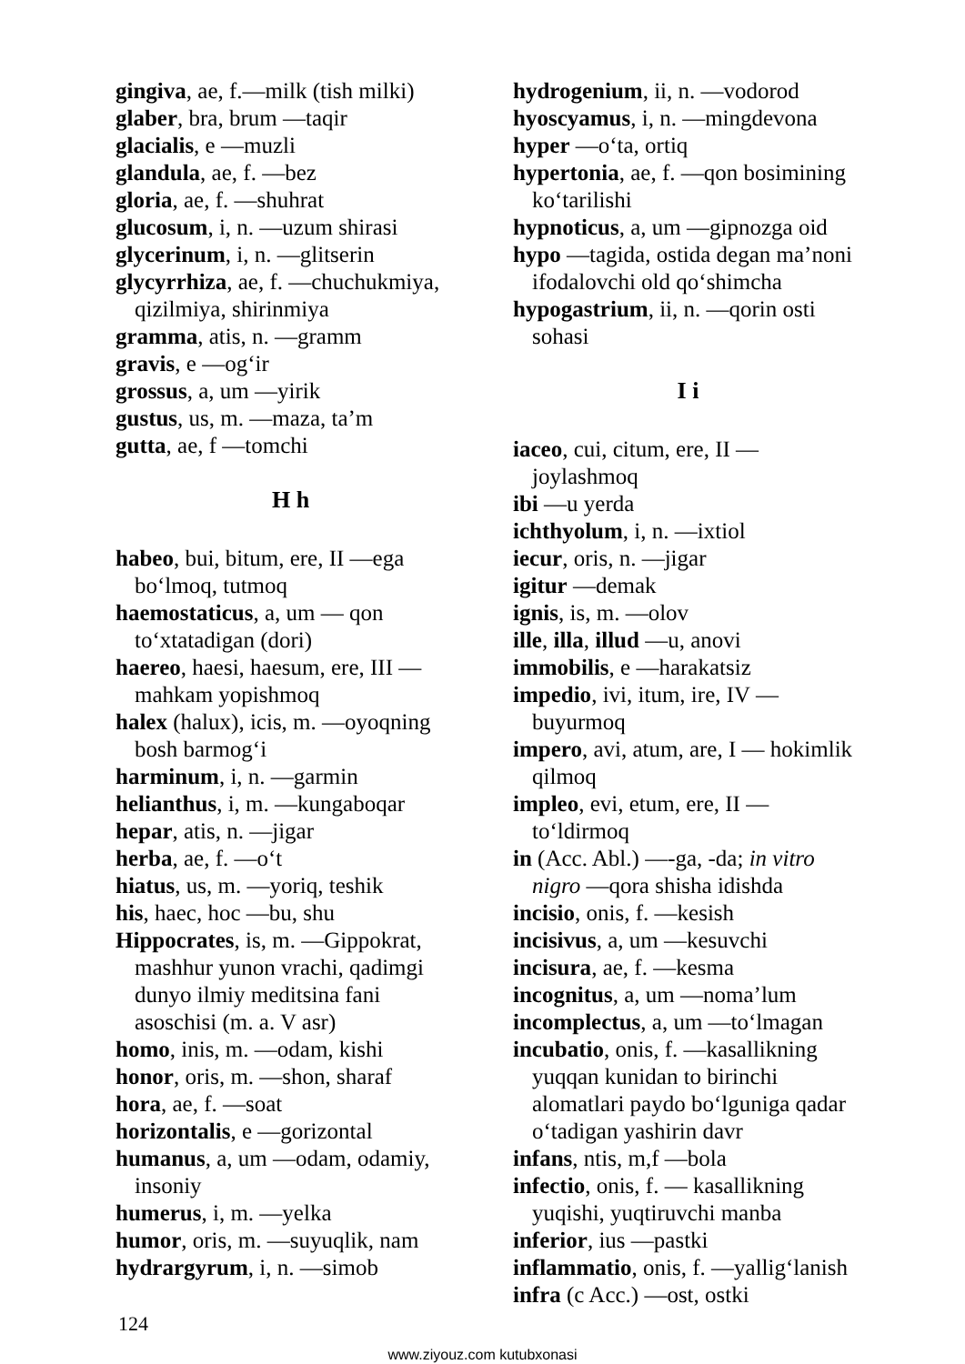gingiva, ae, f.—milk (tish milki)
glaber, bra, brum —taqir
glacialis, e —muzli
glandula, ae, f. —bez
gloria, ae, f. —shuhrat
glucosum, i, n. —uzum shirasi
glycerinum, i, n. —glitserin
glycyrrhiza, ae, f. —chuchukmiya, qizilmiya, shirinmiya
gramma, atis, n. —gramm
gravis, e —og‘ir
grossus, a, um —yirik
gustus, us, m. —maza, ta’m
gutta, ae, f —tomchi
H h
habeo, bui, bitum, ere, II —ega bo‘lmoq, tutmoq
haemostaticus, a, um — qon to‘xtatadigan (dori)
haereo, haesi, haesum, ere, III — mahkam yopishmoq
halex (halux), icis, m. —oyoqning bosh barmog‘i
harminum, i, n. —garmin
helianthus, i, m. —kungaboqar
hepar, atis, n. —jigar
herba, ae, f. —o‘t
hiatus, us, m. —yoriq, teshik
his, haec, hoc —bu, shu
Hippocrates, is, m. —Gippokrat, mashhur yunon vrachi, qadimgi dunyo ilmiy meditsina fani asoschisi (m. a. V asr)
homo, inis, m. —odam, kishi
honor, oris, m. —shon, sharaf
hora, ae, f. —soat
horizontalis, e —gorizontal
humanus, a, um —odam, odamiy, insoniy
humerus, i, m. —yelka
humor, oris, m. —suyuqlik, nam
hydrargyrum, i, n. —simob
hydrogenium, ii, n. —vodorod
hyoscyamus, i, n. —mingdevona
hyper —o‘ta, ortiq
hypertonia, ae, f. —qon bosimining ko‘tarilishi
hypnoticus, a, um —gipnozga oid
hypo —tagida, ostida degan ma’noni ifodalovchi old qo‘shimcha
hypogastrium, ii, n. —qorin osti sohasi
I i
iaceo, cui, citum, ere, II —joylashmoq
ibi —u yerda
ichthyolum, i, n. —ixtiol
iecur, oris, n. —jigar
igitur —demak
ignis, is, m. —olov
ille, illa, illud —u, anovi
immobilis, e —harakatsiz
impedio, ivi, itum, ire, IV — buyurmoq
impero, avi, atum, are, I — hokimlik qilmoq
impleo, evi, etum, ere, II — to‘ldirmoq
in (Acc. Abl.) —-ga, -da; in vitro nigro —qora shisha idishda
incisio, onis, f. —kesish
incisivus, a, um —kesuvchi
incisura, ae, f. —kesma
incognitus, a, um —noma’lum
incomplectus, a, um —to‘lmagan
incubatio, onis, f. —kasallikning yuqqan kunidan to birinchi alomatlari paydo bo‘lguniga qadar o‘tadigan yashirin davr
infans, ntis, m,f —bola
infectio, onis, f. — kasallikning yuqishi, yuqtiruvchi manba
inferior, ius —pastki
inflammatio, onis, f. —yallig‘lanish
infra (c Acc.) —ost, ostki
124
www.ziyouz.com kutubxonasi